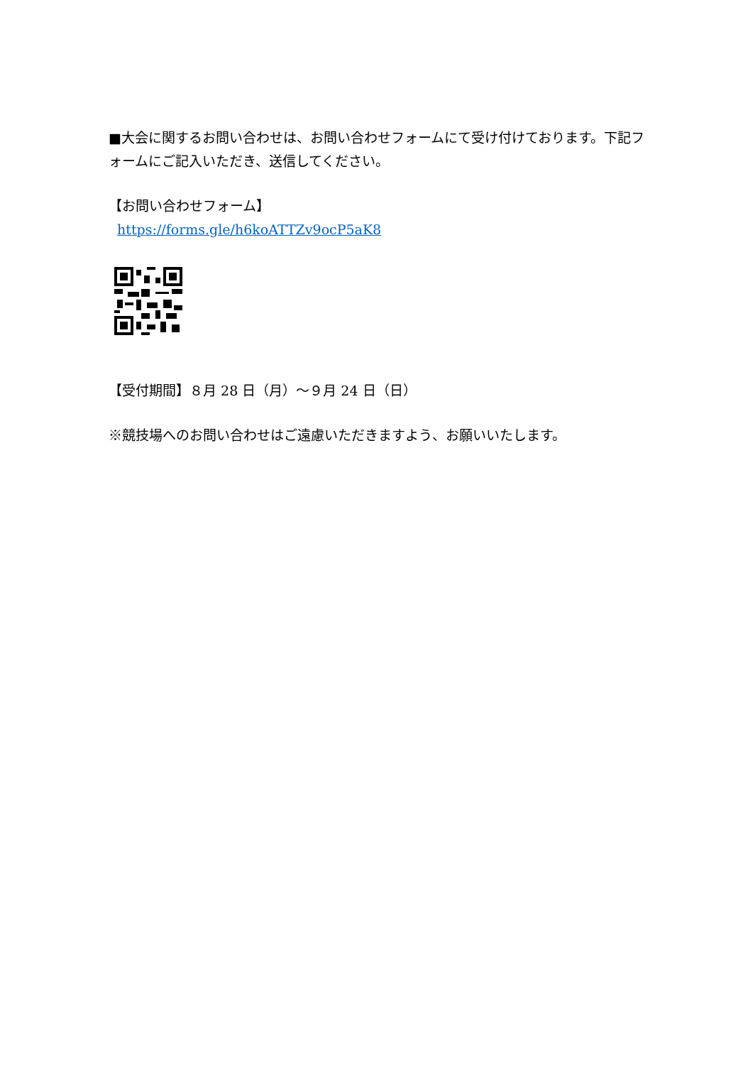■大会に関するお問い合わせは、お問い合わせフォームにて受け付けております。下記フォームにご記入いただき、送信してください。
【お問い合わせフォーム】
https://forms.gle/h6koATTZv9ocP5aK8
【受付期間】８月 28 日（月）～９月 24 日（日）
※競技場へのお問い合わせはご遠慮いただきますよう、お願いいたします。